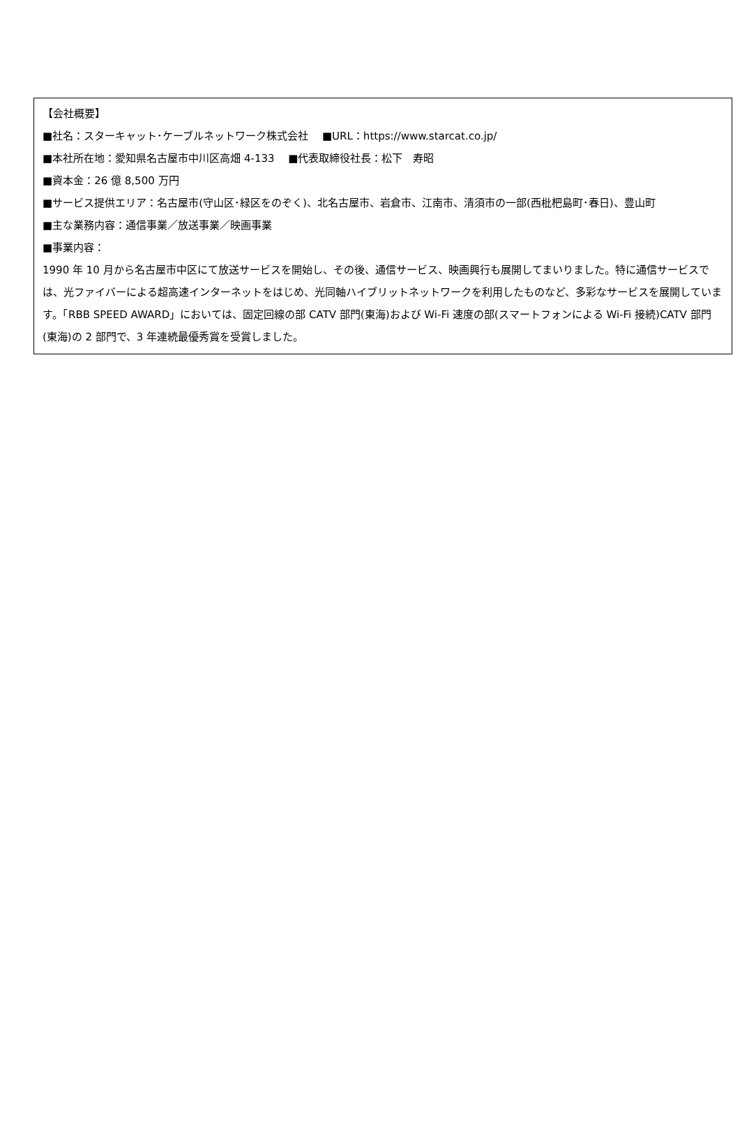【会社概要】
■社名：スターキャット･ケーブルネットワーク株式会社　 ■URL：https://www.starcat.co.jp/
■本社所在地：愛知県名古屋市中川区高畑 4-133　 ■代表取締役社長：松下　寿昭
■資本金：26 億 8,500 万円
■サービス提供エリア：名古屋市(守山区･緑区をのぞく)、北名古屋市、岩倉市、江南市、清須市の一部(西枇杷島町･春日)、豊山町
■主な業務内容：通信事業／放送事業／映画事業
■事業内容：
1990 年 10 月から名古屋市中区にて放送サービスを開始し、その後、通信サービス、映画興行も展開してまいりました。特に通信サービスでは、光ファイバーによる超高速インターネットをはじめ、光同軸ハイブリットネットワークを利用したものなど、多彩なサービスを展開しています。「RBB SPEED AWARD」においては、固定回線の部 CATV 部門(東海)および Wi-Fi 速度の部(スマートフォンによる Wi-Fi 接続)CATV 部門(東海)の 2 部門で、3 年連続最優秀賞を受賞しました。